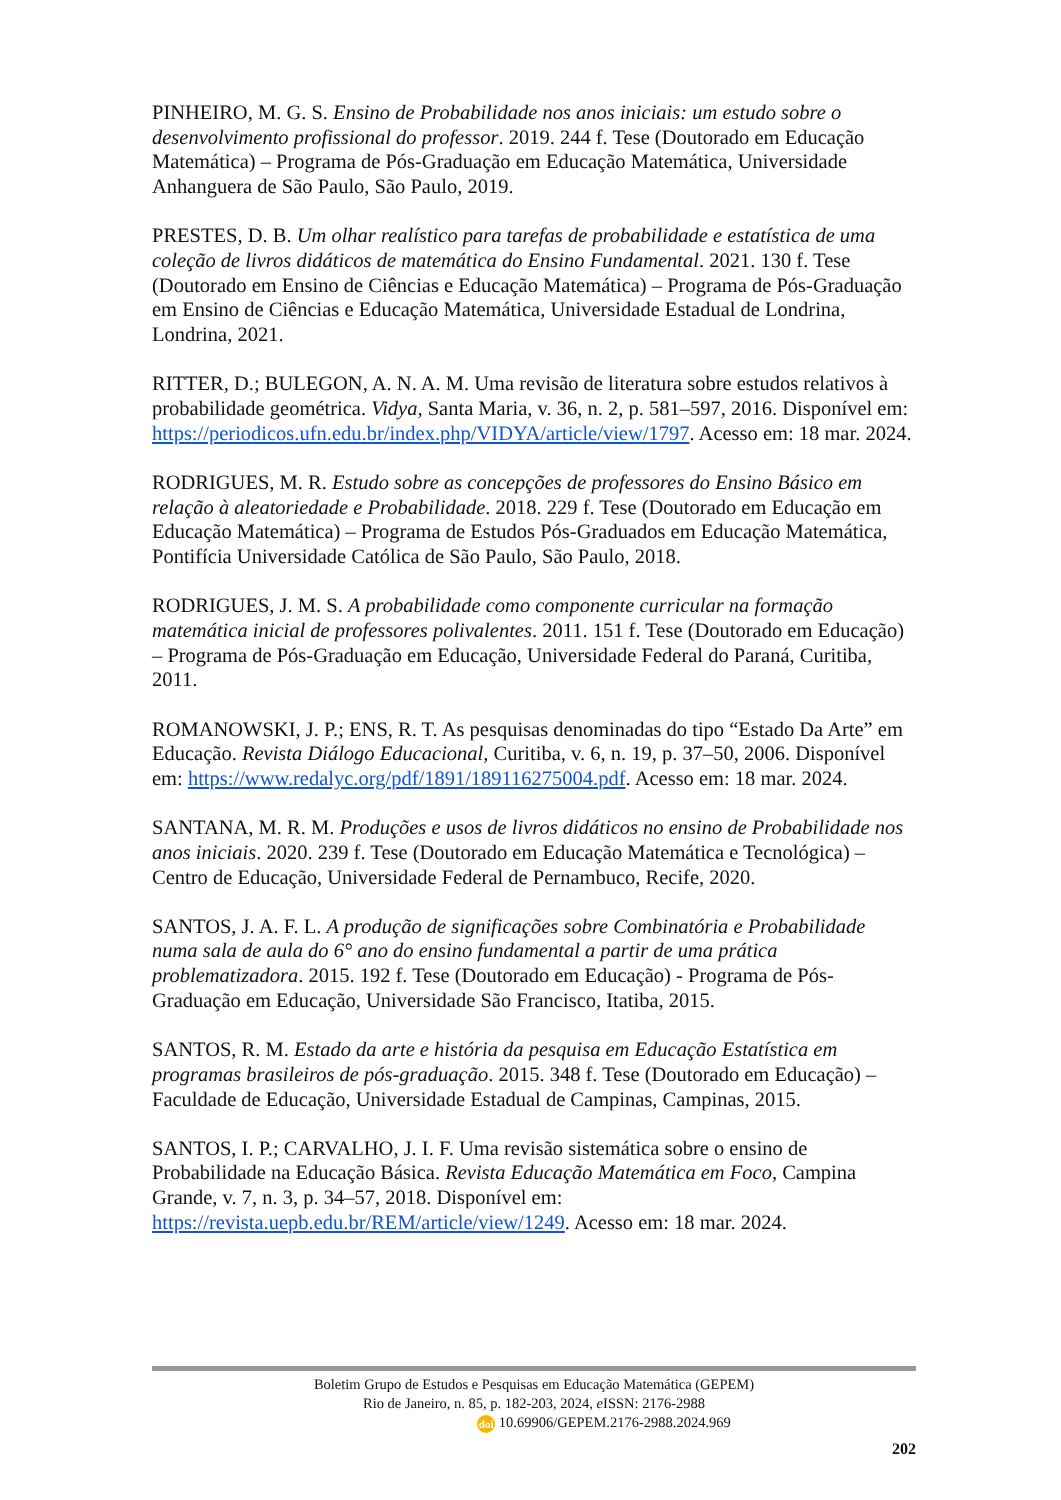PINHEIRO, M. G. S. Ensino de Probabilidade nos anos iniciais: um estudo sobre o desenvolvimento profissional do professor. 2019. 244 f. Tese (Doutorado em Educação Matemática) – Programa de Pós-Graduação em Educação Matemática, Universidade Anhanguera de São Paulo, São Paulo, 2019.
PRESTES, D. B. Um olhar realístico para tarefas de probabilidade e estatística de uma coleção de livros didáticos de matemática do Ensino Fundamental. 2021. 130 f. Tese (Doutorado em Ensino de Ciências e Educação Matemática) – Programa de Pós-Graduação em Ensino de Ciências e Educação Matemática, Universidade Estadual de Londrina, Londrina, 2021.
RITTER, D.; BULEGON, A. N. A. M. Uma revisão de literatura sobre estudos relativos à probabilidade geométrica. Vidya, Santa Maria, v. 36, n. 2, p. 581–597, 2016. Disponível em: https://periodicos.ufn.edu.br/index.php/VIDYA/article/view/1797. Acesso em: 18 mar. 2024.
RODRIGUES, M. R. Estudo sobre as concepções de professores do Ensino Básico em relação à aleatoriedade e Probabilidade. 2018. 229 f. Tese (Doutorado em Educação em Educação Matemática) – Programa de Estudos Pós-Graduados em Educação Matemática, Pontifícia Universidade Católica de São Paulo, São Paulo, 2018.
RODRIGUES, J. M. S. A probabilidade como componente curricular na formação matemática inicial de professores polivalentes. 2011. 151 f. Tese (Doutorado em Educação) – Programa de Pós-Graduação em Educação, Universidade Federal do Paraná, Curitiba, 2011.
ROMANOWSKI, J. P.; ENS, R. T. As pesquisas denominadas do tipo “Estado Da Arte” em Educação. Revista Diálogo Educacional, Curitiba, v. 6, n. 19, p. 37–50, 2006. Disponível em: https://www.redalyc.org/pdf/1891/189116275004.pdf. Acesso em: 18 mar. 2024.
SANTANA, M. R. M. Produções e usos de livros didáticos no ensino de Probabilidade nos anos iniciais. 2020. 239 f. Tese (Doutorado em Educação Matemática e Tecnológica) – Centro de Educação, Universidade Federal de Pernambuco, Recife, 2020.
SANTOS, J. A. F. L. A produção de significações sobre Combinatória e Probabilidade numa sala de aula do 6° ano do ensino fundamental a partir de uma prática problematizadora. 2015. 192 f. Tese (Doutorado em Educação) - Programa de Pós-Graduação em Educação, Universidade São Francisco, Itatiba, 2015.
SANTOS, R. M. Estado da arte e história da pesquisa em Educação Estatística em programas brasileiros de pós-graduação. 2015. 348 f. Tese (Doutorado em Educação) – Faculdade de Educação, Universidade Estadual de Campinas, Campinas, 2015.
SANTOS, I. P.; CARVALHO, J. I. F. Uma revisão sistemática sobre o ensino de Probabilidade na Educação Básica. Revista Educação Matemática em Foco, Campina Grande, v. 7, n. 3, p. 34–57, 2018. Disponível em: https://revista.uepb.edu.br/REM/article/view/1249. Acesso em: 18 mar. 2024.
Boletim Grupo de Estudos e Pesquisas em Educação Matemática (GEPEM)
Rio de Janeiro, n. 85, p. 182-203, 2024, e ISSN: 2176-2988
doi 10.69906/GEPEM.2176-2988.2024.969
202